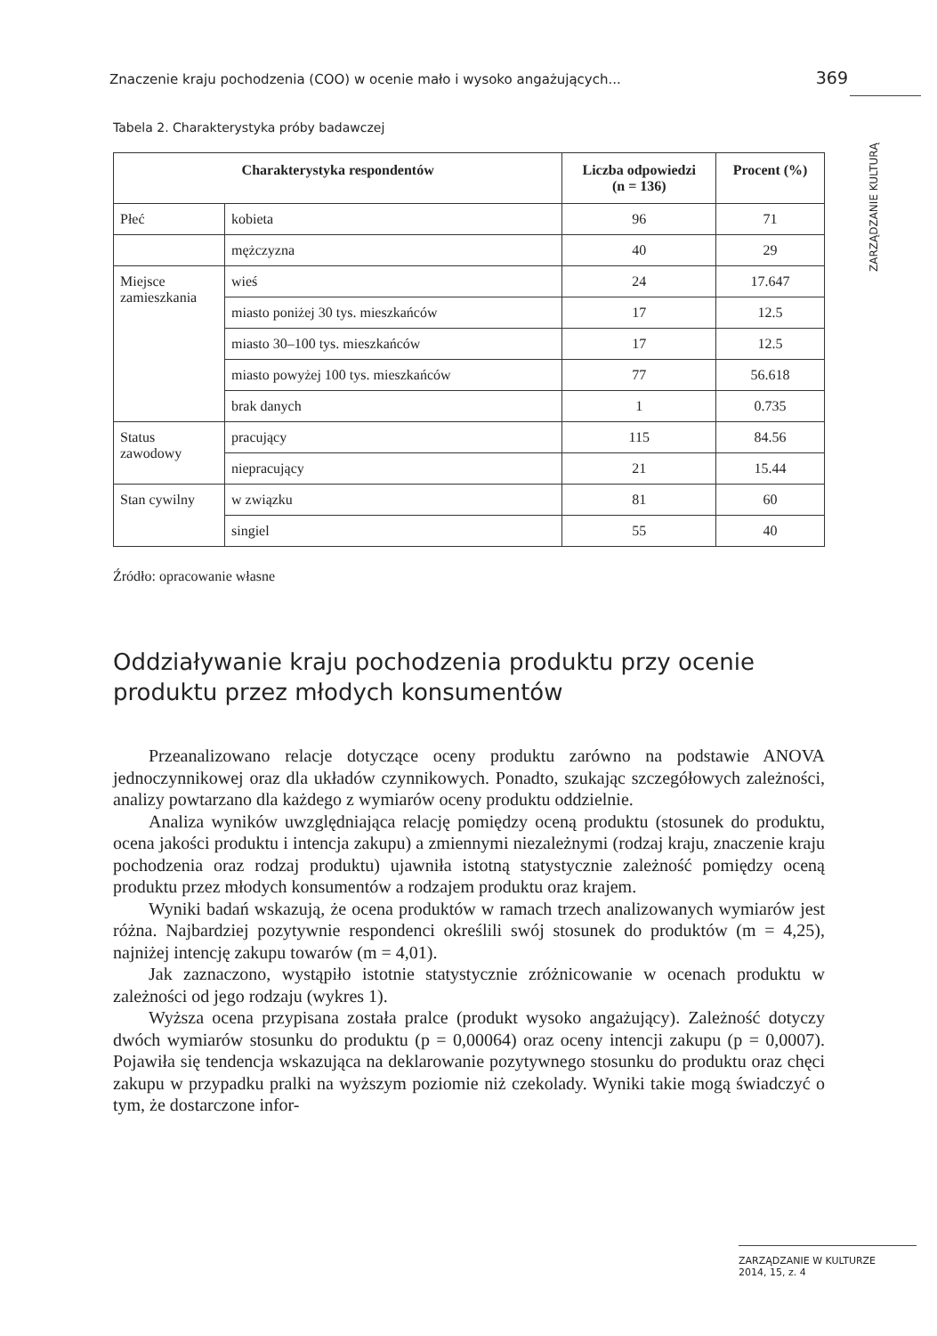Znaczenie kraju pochodzenia (COO) w ocenie mało i wysoko angażujących... 369
ZARZĄDZANIE KULTURĄ
Tabela 2. Charakterystyka próby badawczej
| Charakterystyka respondentów | | Liczba odpowiedzi (n = 136) | Procent (%) |
| --- | --- | --- | --- |
| Płeć | kobieta | 96 | 71 |
| | mężczyzna | 40 | 29 |
| Miejsce zamieszkania | wieś | 24 | 17.647 |
| | miasto poniżej 30 tys. mieszkańców | 17 | 12.5 |
| | miasto 30–100 tys. mieszkańców | 17 | 12.5 |
| | miasto powyżej 100 tys. mieszkańców | 77 | 56.618 |
| | brak danych | 1 | 0.735 |
| Status zawodowy | pracujący | 115 | 84.56 |
| | niepracujący | 21 | 15.44 |
| Stan cywilny | w związku | 81 | 60 |
| | singiel | 55 | 40 |
Źródło: opracowanie własne
Oddziaływanie kraju pochodzenia produktu przy ocenie produktu przez młodych konsumentów
Przeanalizowano relacje dotyczące oceny produktu zarówno na podstawie ANOVA jednoczynnikowej oraz dla układów czynnikowych. Ponadto, szukając szczegółowych zależności, analizy powtarzano dla każdego z wymiarów oceny produktu oddzielnie.
Analiza wyników uwzględniająca relację pomiędzy oceną produktu (stosunek do produktu, ocena jakości produktu i intencja zakupu) a zmiennymi niezależnymi (rodzaj kraju, znaczenie kraju pochodzenia oraz rodzaj produktu) ujawniła istotną statystycznie zależność pomiędzy oceną produktu przez młodych konsumentów a rodzajem produktu oraz krajem.
Wyniki badań wskazują, że ocena produktów w ramach trzech analizowanych wymiarów jest różna. Najbardziej pozytywnie respondenci określili swój stosunek do produktów (m = 4,25), najniżej intencję zakupu towarów (m = 4,01).
Jak zaznaczono, wystąpiło istotnie statystycznie zróżnicowanie w ocenach produktu w zależności od jego rodzaju (wykres 1).
Wyższa ocena przypisana została pralce (produkt wysoko angażujący). Zależność dotyczy dwóch wymiarów stosunku do produktu (p = 0,00064) oraz oceny intencji zakupu (p = 0,0007). Pojawiła się tendencja wskazująca na deklarowanie pozytywnego stosunku do produktu oraz chęci zakupu w przypadku pralki na wyższym poziomie niż czekolady. Wyniki takie mogą świadczyć o tym, że dostarczone infor-
ZARZĄDZANIE W KULTURZE
2014, 15, z. 4